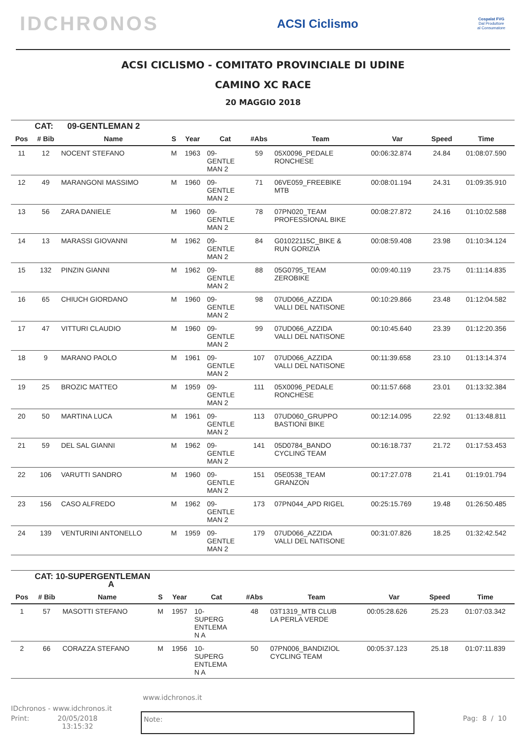IDCHRONOS ACSI Ciclismo Cospalat FVG
Dal Produttore al Consumatore
ACSI CICLISMO - COMITATO PROVINCIALE DI UDINE
CAMINO XC RACE
20 MAGGIO 2018
| CAT: 09-GENTLEMAN 2 | | | | | | | | | | |
| Pos | # Bib | Name | S | Year | Cat | #Abs | Team | Var | Speed | Time |
| 11 | 12 | NOCENT STEFANO | M | 1963 | 09- GENTLE MAN 2 | 59 | 05X0096_PEDALE RONCHESE | 00:06:32.874 | 24.84 | 01:08:07.590 |
| 12 | 49 | MARANGONI MASSIMO | M | 1960 | 09- GENTLE MAN 2 | 71 | 06VE059_FREEBIKE MTB | 00:08:01.194 | 24.31 | 01:09:35.910 |
| 13 | 56 | ZARA DANIELE | M | 1960 | 09- GENTLE MAN 2 | 78 | 07PN020_TEAM PROFESSIONAL BIKE | 00:08:27.872 | 24.16 | 01:10:02.588 |
| 14 | 13 | MARASSI GIOVANNI | M | 1962 | 09- GENTLE MAN 2 | 84 | G01022115C_BIKE & RUN GORIZIA | 00:08:59.408 | 23.98 | 01:10:34.124 |
| 15 | 132 | PINZIN GIANNI | M | 1962 | 09- GENTLE MAN 2 | 88 | 05G0795_TEAM ZEROBIKE | 00:09:40.119 | 23.75 | 01:11:14.835 |
| 16 | 65 | CHIUCH GIORDANO | M | 1960 | 09- GENTLE MAN 2 | 98 | 07UD066_AZZIDA VALLI DEL NATISONE | 00:10:29.866 | 23.48 | 01:12:04.582 |
| 17 | 47 | VITTURI CLAUDIO | M | 1960 | 09- GENTLE MAN 2 | 99 | 07UD066_AZZIDA VALLI DEL NATISONE | 00:10:45.640 | 23.39 | 01:12:20.356 |
| 18 | 9 | MARANO PAOLO | M | 1961 | 09- GENTLE MAN 2 | 107 | 07UD066_AZZIDA VALLI DEL NATISONE | 00:11:39.658 | 23.10 | 01:13:14.374 |
| 19 | 25 | BROZIC MATTEO | M | 1959 | 09- GENTLE MAN 2 | 111 | 05X0096_PEDALE RONCHESE | 00:11:57.668 | 23.01 | 01:13:32.384 |
| 20 | 50 | MARTINA LUCA | M | 1961 | 09- GENTLE MAN 2 | 113 | 07UD060_GRUPPO BASTIONI BIKE | 00:12:14.095 | 22.92 | 01:13:48.811 |
| 21 | 59 | DEL SAL GIANNI | M | 1962 | 09- GENTLE MAN 2 | 141 | 05D0784_BANDO CYCLING TEAM | 00:16:18.737 | 21.72 | 01:17:53.453 |
| 22 | 106 | VARUTTI SANDRO | M | 1960 | 09- GENTLE MAN 2 | 151 | 05E0538_TEAM GRANZON | 00:17:27.078 | 21.41 | 01:19:01.794 |
| 23 | 156 | CASO ALFREDO | M | 1962 | 09- GENTLE MAN 2 | 173 | 07PN044_APD RIGEL | 00:25:15.769 | 19.48 | 01:26:50.485 |
| 24 | 139 | VENTURINI ANTONELLO | M | 1959 | 09- GENTLE MAN 2 | 179 | 07UD066_AZZIDA VALLI DEL NATISONE | 00:31:07.826 | 18.25 | 01:32:42.542 |
| CAT: 10-SUPERGENTLEMAN A | | | | | | | | | | |
| Pos | # Bib | Name | S | Year | Cat | #Abs | Team | Var | Speed | Time |
| 1 | 57 | MASOTTI STEFANO | M | 1957 | 10- SUPERG ENTLEMA N A | 48 | 03T1319_MTB CLUB LA PERLA VERDE | 00:05:28.626 | 25.23 | 01:07:03.342 |
| 2 | 66 | CORAZZA STEFANO | M | 1956 | 10- SUPERG ENTLEMA N A | 50 | 07PN006_BANDIZIOL CYCLING TEAM | 00:05:37.123 | 25.18 | 01:07:11.839 |
www.idchronos.it
IDchronos - www.idchronos.it
Print: 20/05/2018
13:15:32 Pag: 8 / 10
Note: